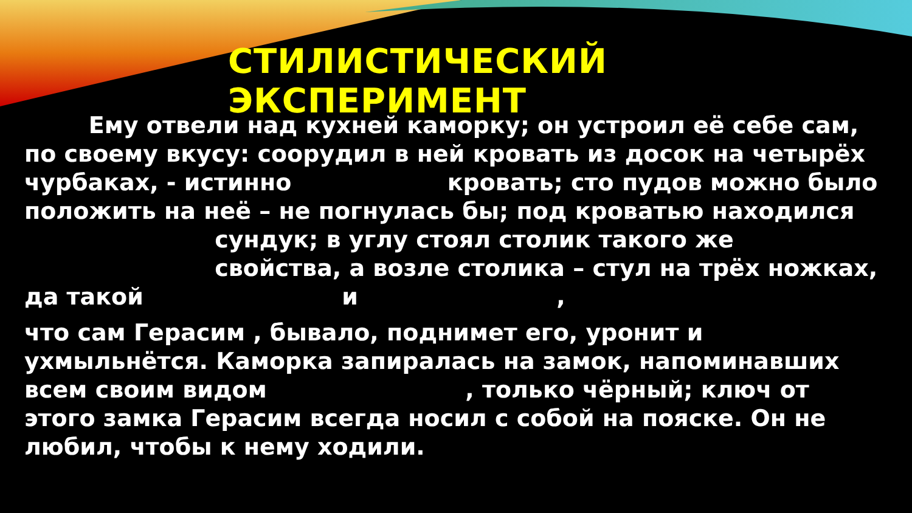СТИЛИСТИЧЕСКИЙ ЭКСПЕРИМЕНТ
Ему отвели над кухней каморку; он устроил её себе сам, по своему вкусу: соорудил в ней кровать из досок на четырёх чурбаках, - истинно кровать; сто пудов можно было положить на неё – не погнулась бы; под кроватью находился сундук; в углу стоял столик такого же свойства, а возле столика – стул на трёх ножках, да такой и ,
что сам Герасим , бывало, поднимет его, уронит и ухмыльнётся. Каморка запиралась на замок, напоминавших всем своим видом , только чёрный; ключ от этого замка Герасим всегда носил с собой на пояске. Он не любил, чтобы к нему ходили.